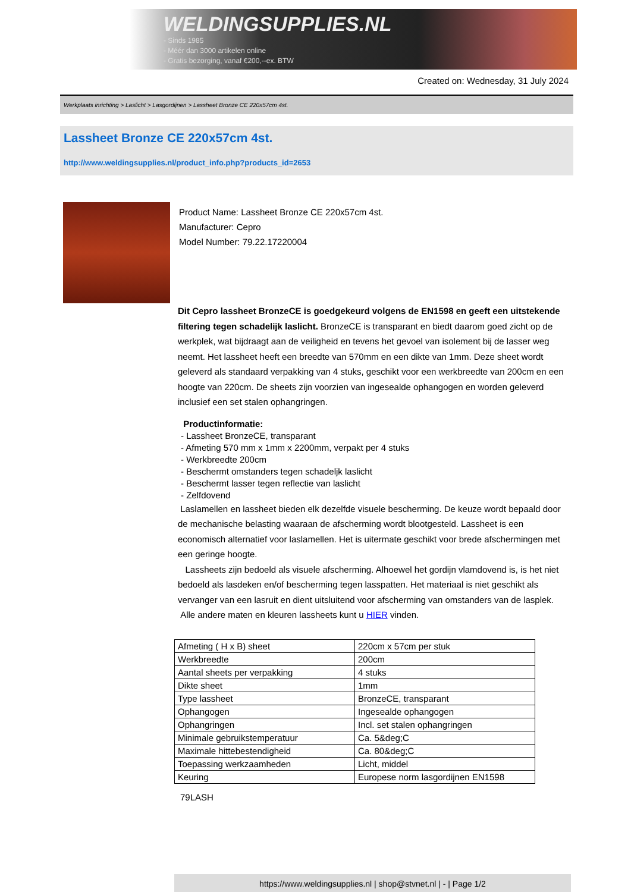WELDINGSUPPLIES.NL
- Sinds 1985
- Méér dan 3000 artikelen online
- Gratis bezorging, vanaf €200,--ex. BTW
Created on: Wednesday, 31 July 2024
Werkplaats inrichting > Laslicht > Lasgordijnen > Lassheet Bronze CE 220x57cm 4st.
Lassheet Bronze CE 220x57cm 4st.
http://www.weldingsupplies.nl/product_info.php?products_id=2653
Product Name: Lassheet Bronze CE 220x57cm 4st.
Manufacturer: Cepro
Model Number: 79.22.17220004
Dit Cepro lassheet BronzeCE is goedgekeurd volgens de EN1598 en geeft een uitstekende filtering tegen schadelijk laslicht. BronzeCE is transparant en biedt daarom goed zicht op de werkplek, wat bijdraagt aan de veiligheid en tevens het gevoel van isolement bij de lasser weg neemt. Het lassheet heeft een breedte van 570mm en een dikte van 1mm. Deze sheet wordt geleverd als standaard verpakking van 4 stuks, geschikt voor een werkbreedte van 200cm en een hoogte van 220cm. De sheets zijn voorzien van ingesealde ophangogen en worden geleverd inclusief een set stalen ophangringen.
Productinformatie:
- Lassheet BronzeCE, transparant
- Afmeting 570 mm x 1mm x 2200mm, verpakt per 4 stuks
- Werkbreedte 200cm
- Beschermt omstanders tegen schadeljk laslicht
- Beschermt lasser tegen reflectie van laslicht
- Zelfdovend
Laslamellen en lassheet bieden elk dezelfde visuele bescherming. De keuze wordt bepaald door de mechanische belasting waaraan de afscherming wordt blootgesteld. Lassheet is een economisch alternatief voor laslamellen. Het is uitermate geschikt voor brede afschermingen met een geringe hoogte.
Lassheets zijn bedoeld als visuele afscherming. Alhoewel het gordijn vlamdovend is, is het niet bedoeld als lasdeken en/of bescherming tegen lasspatten. Het materiaal is niet geschikt als vervanger van een lasruit en dient uitsluitend voor afscherming van omstanders van de lasplek.
Alle andere maten en kleuren lassheets kunt u HIER vinden.
| Afmeting ( H x B) sheet | 220cm x 57cm per stuk |
| Werkbreedte | 200cm |
| Aantal sheets per verpakking | 4 stuks |
| Dikte sheet | 1mm |
| Type lassheet | BronzeCE, transparant |
| Ophangogen | Ingesealde ophangogen |
| Ophangringen | Incl. set stalen ophangringen |
| Minimale gebruikstemperatuur | Ca. 5&deg;C |
| Maximale hittebestendigheid | Ca. 80&deg;C |
| Toepassing werkzaamheden | Licht, middel |
| Keuring | Europese norm lasgordijnen EN1598 |
79LASH
https://www.weldingsupplies.nl | shop@stvnet.nl | - | Page 1/2